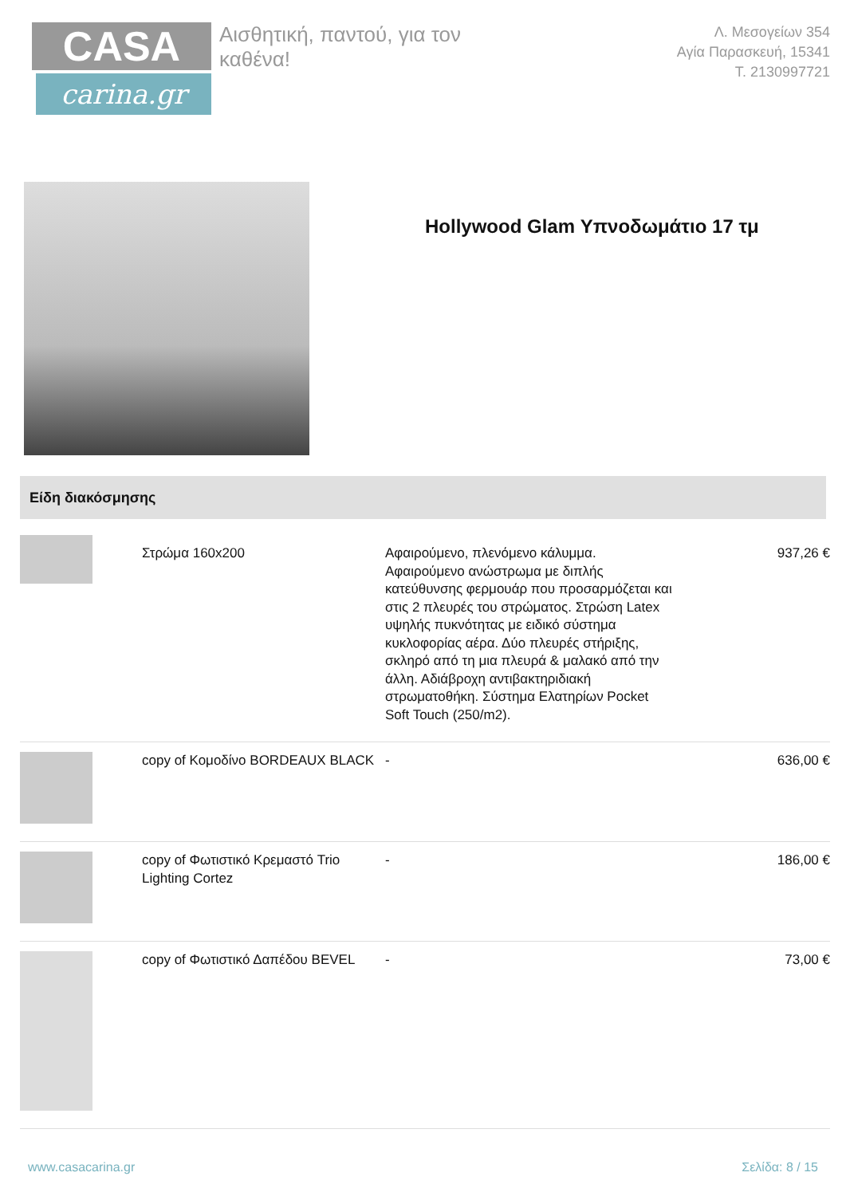CASA
carina.gr
Αισθητική, παντού, για τον καθένα!
Λ. Μεσογείων 354
Αγία Παρασκευή, 15341
Τ. 2130997721
Hollywood Glam Υπνοδωμάτιο 17 τμ
Είδη διακόσμησης
| | Στρώμα 160x200 | Αφαιρούμενο, πλενόμενο κάλυμμα. Αφαιρούμενο ανώστρωμα με διπλής κατεύθυνσης φερμουάρ που προσαρμόζεται και στις 2 πλευρές του στρώματος. Στρώση Latex υψηλής πυκνότητας με ειδικό σύστημα κυκλοφορίας αέρα. Δύο πλευρές στήριξης, σκληρό από τη μια πλευρά & μαλακό από την άλλη. Αδιάβροχη αντιβακτηριδιακή στρωματοθήκη. Σύστημα Ελατηρίων Pocket Soft Touch (250/m2). | 937,26 € |
| | copy of Κομοδίνο BORDEAUX BLACK | - | 636,00 € |
| | copy of Φωτιστικό Κρεμαστό Trio Lighting Cortez | - | 186,00 € |
| | copy of Φωτιστικό Δαπέδου BEVEL | - | 73,00 € |
www.casacarina.gr Σελίδα: 8 / 15